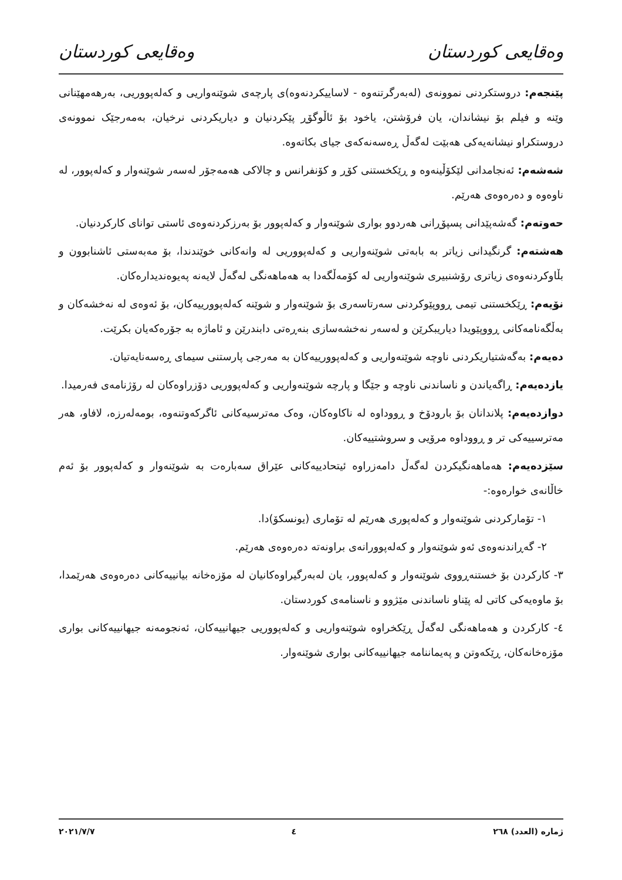وەقایعی کوردستان وەقایعی کوردستان
پێنجەم: دروستکردنی نموونەی (لەبەرگرتنەوە - لاساییکردنەوە)ی پارچەی شوێنەواریی و کەلەپووریی، بەرهەمهێنانی وێنە و فیلم بۆ نیشاندان، یان فرۆشتن، یاخود بۆ ئاڵوگۆڕ پێکردنیان و دیاریکردنی نرخیان، بەمەرجێک نموونەی دروستکراو نیشانەیەکی هەبێت لەگەڵ ڕەسەنەکەی جیای بکاتەوە.
شەشەم: ئەنجامدانی لێکۆڵینەوە و ڕێکخستنی کۆڕ و کۆنفرانس و چالاکی هەمەجۆر لەسەر شوێنەوار و کەلەپوور، لە ناوەوە و دەرەوەی هەرێم.
حەوتەم: گەشەپێدانی پسپۆڕانی هەردوو بواری شوێنەوار و کەلەپوور بۆ بەرزکردنەوەی ئاستی توانای کارکردنیان.
هەشتەم: گرنگیدانی زیاتر بە بابەتی شوێنەواریی و کەلەپووریی لە وانەکانی خوێندندا، بۆ مەبەستی ئاشنابوون و بڵاوکردنەوەی زیاتری رۆشنبیری شوێنەواریی لە کۆمەڵگەدا بە هەماهەنگی لەگەڵ لایەنە پەیوەندیدارەکان.
نۆیەم: ڕێکخستنی تیمی ڕووپێوکردنی سەرتاسەری بۆ شوێنەوار و شوێنە کەلەپوورییەکان، بۆ ئەوەی لە نەخشەکان و بەڵگەنامەکانی ڕووپێویدا دیاریبکرێن و لەسەر نەخشەسازی بنەڕەتی دابندرێن و ئاماژە بە جۆرەکەیان بکرێت.
دەیەم: بەگەشتیاریکردنی ناوچە شوێنەواریی و کەلەپوورییەکان بە مەرجی پارستنی سیمای ڕەسەنایەتیان.
یازدەیەم: ڕاگەیاندن و ناساندنی ناوچە و جێگا و پارچە شوێنەواریی و کەلەپووریی دۆزراوەکان لە رۆژنامەی فەرمیدا.
دوازدەیەم: پلاندانان بۆ بارودۆخ و ڕووداوە لە ناکاوەکان، وەک مەترسیەکانی ئاگرکەوتنەوە، بومەلەرزە، لافاو، هەر مەترسییەکی تر و ڕووداوە مرۆیی و سروشتییەکان.
سێزدەیەم: هەماهەنگیکردن لەگەڵ دامەزراوە ئیتحادییەکانی عێراق سەبارەت بە شوێنەوار و کەلەپوور بۆ ئەم خاڵانەی خوارەوە:-
١- تۆمارکردنی شوێنەوار و کەلەپوری هەرێم لە تۆماری (یونسکۆ)دا.
٢- گەڕاندنەوەی ئەو شوێنەوار و کەلەپوورانەی براونەتە دەرەوەی هەرێم.
٣- کارکردن بۆ خستنەڕووی شوێنەوار و کەلەپوور، یان لەبەرگیراوەکانیان لە مۆزەخانە بیانییەکانی دەرەوەی هەرێمدا، بۆ ماوەیەکی کاتی لە پێناو ناساندنی مێژوو و ناسنامەی کوردستان.
٤- کارکردن و هەماهەنگی لەگەڵ ڕێکخراوە شوێنەواریی و کەلەپووریی جیهانییەکان، ئەنجومەنە جیهانییەکانی بواری مۆزەخانەکان، ڕێکەوتن و پەیماننامە جیهانییەکانی بواری شوێنەوار.
ژمارە (العدد) ٢٦٨ ٤ ٢٠٢١/٧/٧